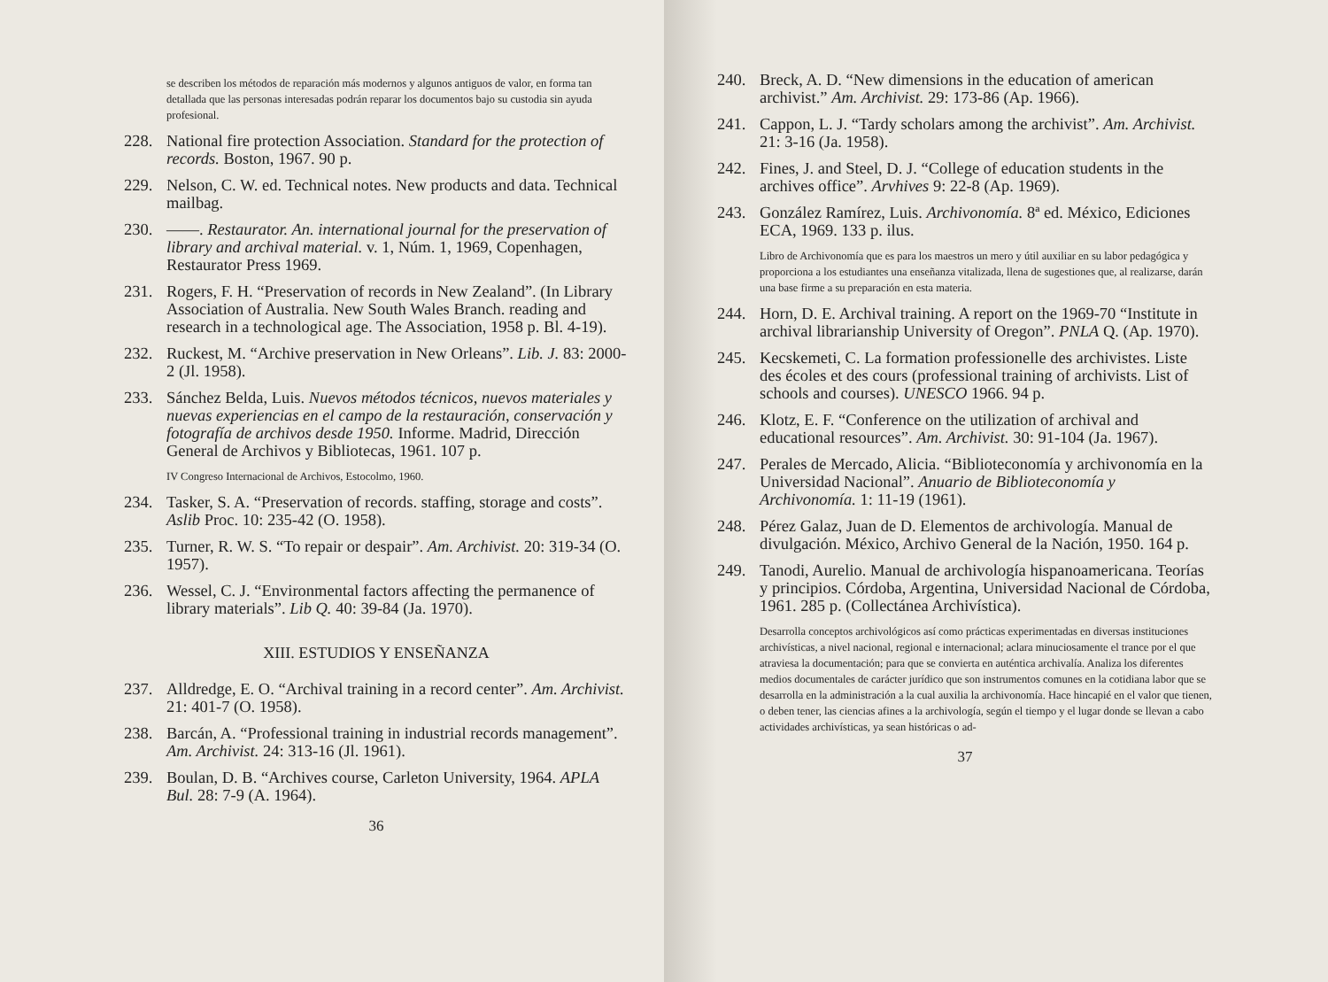se describen los métodos de reparación más modernos y algunos antiguos de valor, en forma tan detallada que las personas interesadas podrán reparar los documentos bajo su custodia sin ayuda profesional.
228. National fire protection Association. Standard for the protection of records. Boston, 1967. 90 p.
229. Nelson, C. W. ed. Technical notes. New products and data. Technical mailbag.
230. ——. Restaurator. An. international journal for the preservation of library and archival material. v. 1, Núm. 1, 1969, Copenhagen, Restaurator Press 1969.
231. Rogers, F. H. “Preservation of records in New Zealand”. (In Library Association of Australia. New South Wales Branch. reading and research in a technological age. The Association, 1958 p. Bl. 4-19).
232. Ruckest, M. “Archive preservation in New Orleans”. Lib. J. 83: 2000-2 (Jl. 1958).
233. Sánchez Belda, Luis. Nuevos métodos técnicos, nuevos materiales y nuevas experiencias en el campo de la restauración, conservación y fotografía de archivos desde 1950. Informe. Madrid, Dirección General de Archivos y Bibliotecas, 1961. 107 p.
IV Congreso Internacional de Archivos, Estocolmo, 1960.
234. Tasker, S. A. “Preservation of records. staffing, storage and costs”. Aslib Proc. 10: 235-42 (O. 1958).
235. Turner, R. W. S. “To repair or despair”. Am. Archivist. 20: 319-34 (O. 1957).
236. Wessel, C. J. “Environmental factors affecting the permanence of library materials”. Lib Q. 40: 39-84 (Ja. 1970).
XIII. ESTUDIOS Y ENSEÑANZA
237. Alldredge, E. O. “Archival training in a record center”. Am. Archivist. 21: 401-7 (O. 1958).
238. Barcán, A. “Professional training in industrial records management”. Am. Archivist. 24: 313-16 (Jl. 1961).
239. Boulan, D. B. “Archives course, Carleton University, 1964. APLA Bul. 28: 7-9 (A. 1964).
36
240. Breck, A. D. “New dimensions in the education of american archivist.” Am. Archivist. 29: 173-86 (Ap. 1966).
241. Cappon, L. J. “Tardy scholars among the archivist”. Am. Archivist. 21: 3-16 (Ja. 1958).
242. Fines, J. and Steel, D. J. “College of education students in the archives office”. Arvhives 9: 22-8 (Ap. 1969).
243. González Ramírez, Luis. Archivonomía. 8ª ed. México, Ediciones ECA, 1969. 133 p. ilus.
Libro de Archivonomía que es para los maestros un mero y útil auxiliar en su labor pedagógica y proporciona a los estudiantes una enseñanza vitalizada, llena de sugestiones que, al realizarse, darán una base firme a su preparación en esta materia.
244. Horn, D. E. Archival training. A report on the 1969-70 “Institute in archival librarianship University of Oregon”. PNLA Q. (Ap. 1970).
245. Kecskemeti, C. La formation professionelle des archivistes. Liste des écoles et des cours (professional training of archivists. List of schools and courses). UNESCO 1966. 94 p.
246. Klotz, E. F. “Conference on the utilization of archival and educational resources”. Am. Archivist. 30: 91-104 (Ja. 1967).
247. Perales de Mercado, Alicia. “Biblioteconomía y archivonomía en la Universidad Nacional”. Anuario de Biblioteconomía y Archivonomía. 1: 11-19 (1961).
248. Pérez Galaz, Juan de D. Elementos de archivología. Manual de divulgación. México, Archivo General de la Nación, 1950. 164 p.
249. Tanodi, Aurelio. Manual de archivología hispanoamericana. Teorías y principios. Córdoba, Argentina, Universidad Nacional de Córdoba, 1961. 285 p. (Collectánea Archivística).
Desarrolla conceptos archivológicos así como prácticas experimentadas en diversas instituciones archivísticas, a nivel nacional, regional e internacional; aclara minuciosamente el trance por el que atraviesa la documentación; para que se convierta en auténtica archivalía. Analiza los diferentes medios documentales de carácter jurídico que son instrumentos comunes en la cotidiana labor que se desarrolla en la administración a la cual auxilia la archivonomía. Hace hincapié en el valor que tienen, o deben tener, las ciencias afines a la archivología, según el tiempo y el lugar donde se llevan a cabo actividades archivísticas, ya sean históricas o ad-
37